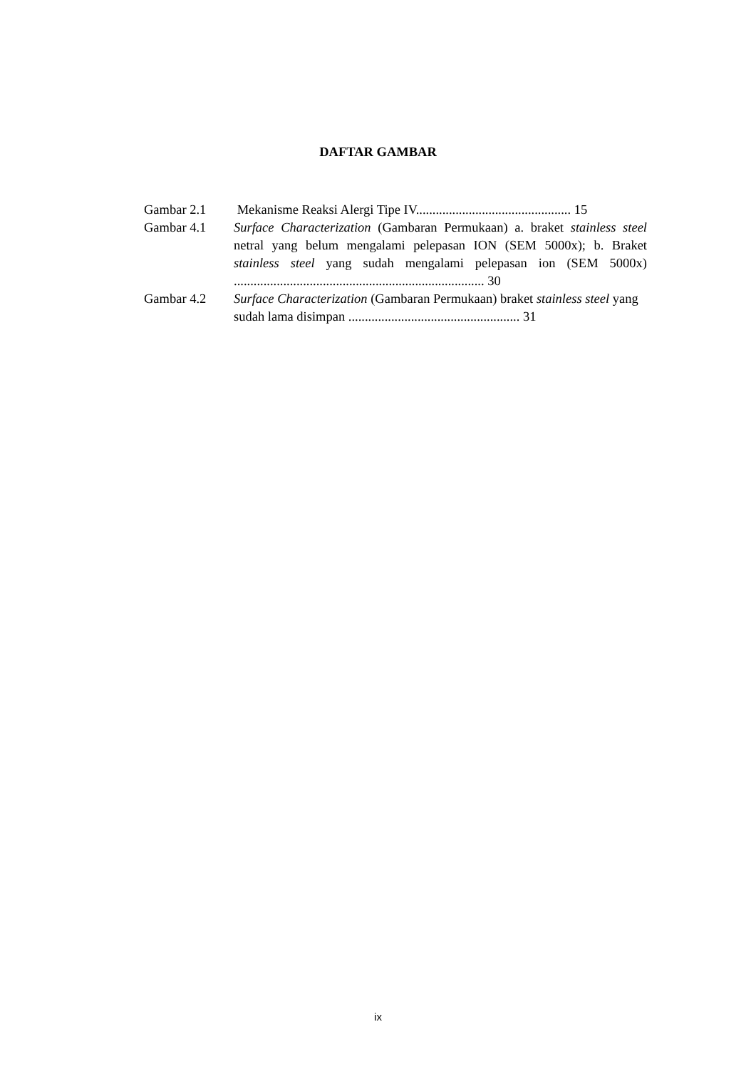DAFTAR GAMBAR
Gambar 2.1 Mekanisme Reaksi Alergi Tipe IV............................................... 15
Gambar 4.1 Surface Characterization (Gambaran Permukaan) a. braket stainless steel netral yang belum mengalami pelepasan ION (SEM 5000x); b. Braket stainless steel yang sudah mengalami pelepasan ion (SEM 5000x) ............................................................................ 30
Gambar 4.2 Surface Characterization (Gambaran Permukaan) braket stainless steel yang sudah lama disimpan .................................................... 31
ix